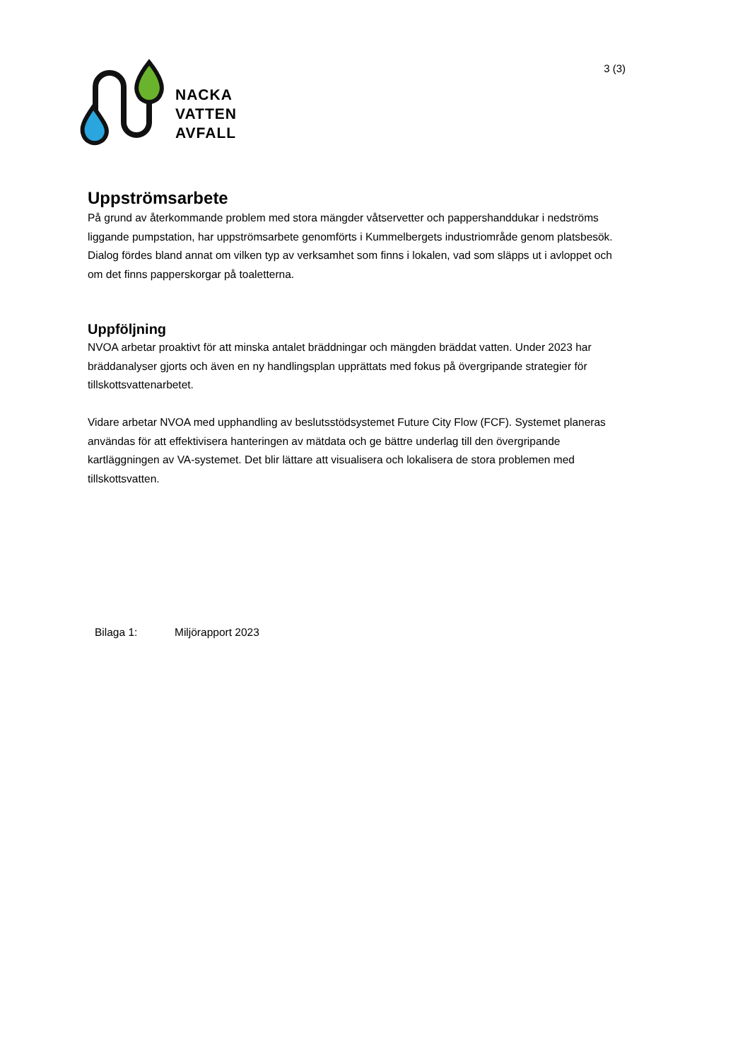NACKA
VATTEN
AVFALL
3 (3)
Uppströmsarbete
På grund av återkommande problem med stora mängder våtservetter och pappershanddukar i nedströms liggande pumpstation, har uppströmsarbete genomförts i Kummelbergets industriområde genom platsbesök. Dialog fördes bland annat om vilken typ av verksamhet som finns i lokalen, vad som släpps ut i avloppet och om det finns papperskorgar på toaletterna.
Uppföljning
NVOA arbetar proaktivt för att minska antalet bräddningar och mängden bräddat vatten. Under 2023 har bräddanalyser gjorts och även en ny handlingsplan upprättats med fokus på övergripande strategier för tillskottsvattenarbetet.
Vidare arbetar NVOA med upphandling av beslutsstödsystemet Future City Flow (FCF). Systemet planeras användas för att effektivisera hanteringen av mätdata och ge bättre underlag till den övergripande kartläggningen av VA-systemet. Det blir lättare att visualisera och lokalisera de stora problemen med tillskottsvatten.
Bilaga 1: Miljörapport 2023